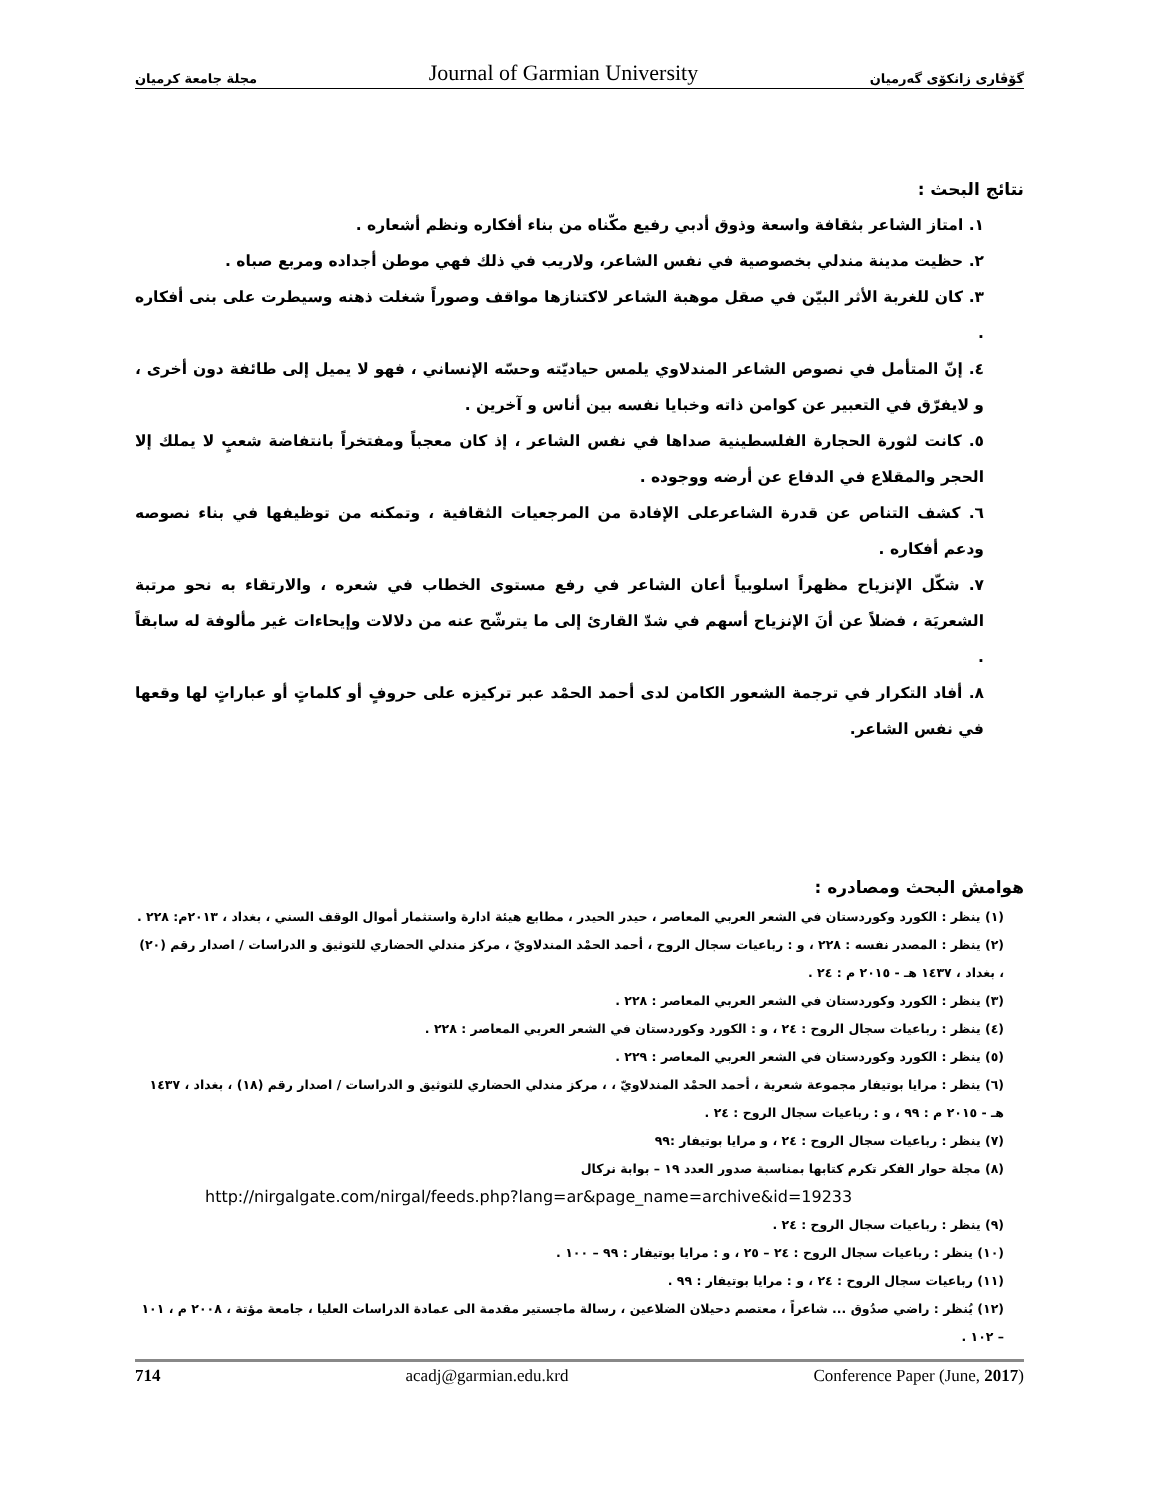مجلة جامعة كرميان Journal of Garmian University گۆڤاری زانكۆی گەرمیان
نتائج البحث :
١. امتاز الشاعر بثقافة واسعة وذوق أدبي رفيع مكّناه من بناء أفكاره ونظم أشعاره .
٢. حظيت مدينة مندلي بخصوصية في نفس الشاعر، ولاريب في ذلك فهي موطن أجداده ومربع صباه .
٣. كان للغربة الأثر البيّن في صقل موهبة الشاعر لاكتنازها مواقف وصوراً شغلت ذهنه وسيطرت على بنى أفكاره .
٤. إنّ المتأمل في نصوص الشاعر المندلاوي يلمس حياديّته وحسّه الإنساني ، فهو لا يميل إلى طائفة دون أخرى ، و لايفرّق في التعبير عن كوامن ذاته وخبايا نفسه بين أناس و آخرين .
٥. كانت لثورة الحجارة الفلسطينية صداها في نفس الشاعر ، إذ كان معجباً ومفتخراً بانتفاضة شعبٍ لا يملك إلا الحجر والمقلاع في الدفاع عن أرضه ووجوده .
٦. كشف التناص عن قدرة الشاعرعلى الإفادة من المرجعيات الثقافية ، وتمكنه من توظيفها في بناء نصوصه ودعم أفكاره .
٧. شكّل الإنزياح مظهراً اسلوبياً أعان الشاعر في رفع مستوى الخطاب في شعره ، والارتقاء به نحو مرتبة الشعريَة ، فضلاً عن أنَ الإنزياح أسهم في شدّ القارئ إلى ما يترشّح عنه من دلالات وإيحاءات غير مألوفة له سابقاً .
٨. أفاد التكرار في ترجمة الشعور الكامن لدى أحمد الحمْد عبر تركيزه على حروفٍ أو كلماتٍ أو عباراتٍ لها وقعها في نفس الشاعر.
هوامش البحث ومصادره :
(١) ينظر : الكورد وكوردستان في الشعر العربي المعاصر ، حيدر الحيدر ، مطابع هيئة ادارة واستثمار أموال الوقف السني ، بغداد ، ٢٠١٣م: ٢٢٨ .
(٢) ينظر : المصدر نفسه : ٢٢٨ ، و : رباعيات سجال الروح ، أحمد الحمْد المندلاويّ ، مركز مندلي الحضاري للتوثيق و الدراسات / اصدار رقم (٢٠) ، بغداد ، ١٤٣٧ هـ - ٢٠١٥ م : ٢٤ .
(٣) ينظر : الكورد وكوردستان في الشعر العربي المعاصر : ٢٢٨ .
(٤) ينظر : رباعيات سجال الروح : ٢٤ ، و : الكورد وكوردستان في الشعر العربي المعاصر : ٢٢٨ .
(٥) ينظر : الكورد وكوردستان في الشعر العربي المعاصر : ٢٢٩ .
(٦) ينظر : مرايا بوتيفار مجموعة شعرية ، أحمد الحمْد المندلاويّ ، ، مركز مندلي الحضاري للتوثيق و الدراسات / اصدار رقم (١٨) ، بغداد ، ١٤٣٧ هـ - ٢٠١٥ م : ٩٩ ، و : رباعيات سجال الروح : ٢٤ .
(٧) ينظر : رباعيات سجال الروح : ٢٤ ، و مرايا بوتيفار :٩٩
(٨) مجلة حوار الفكر تكرم كتابها بمناسبة صدور العدد ١٩ – بوابة نركال
http://nirgalgate.com/nirgal/feeds.php?lang=ar&page_name=archive&id=19233
(٩) ينظر : رباعيات سجال الروح : ٢٤ .
(١٠) ينظر : رباعيات سجال الروح : ٢٤ – ٢٥ ، و : مرايا بوتيفار : ٩٩ – ١٠٠ .
(١١) رباعيات سجال الروح : ٢٤ ، و : مرايا بوتيفار : ٩٩ .
(١٢) يُنظر : راضي صدُوق ... شاعراً ، معتصم دحيلان الضلاعين ، رسالة ماجستير مقدمة الى عمادة الدراسات العليا ، جامعة مؤتة ، ٢٠٠٨ م ، ١٠١ – ١٠٢ .
714 acadj@garmian.edu.krd Conference Paper (June, 2017)